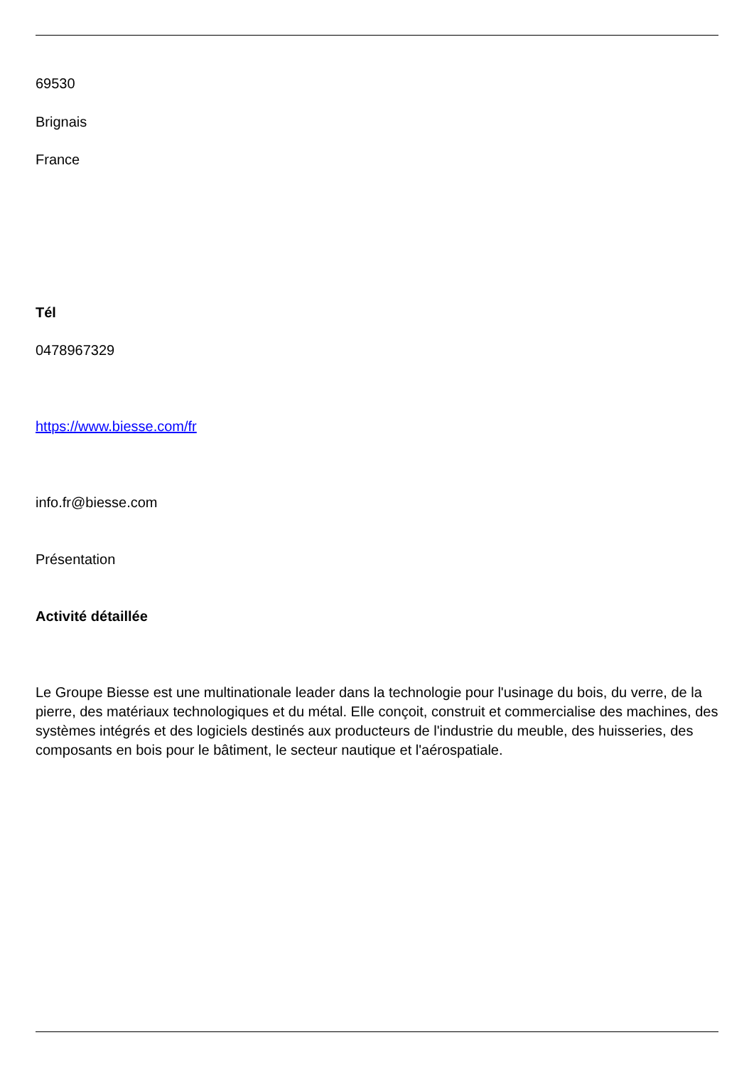69530
Brignais
France
Tél
0478967329
https://www.biesse.com/fr
info.fr@biesse.com
Présentation
Activité détaillée
Le Groupe Biesse est une multinationale leader dans la technologie pour l'usinage du bois, du verre, de la pierre, des matériaux technologiques et du métal. Elle conçoit, construit et commercialise des machines, des systèmes intégrés et des logiciels destinés aux producteurs de l'industrie du meuble, des huisseries, des composants en bois pour le bâtiment, le secteur nautique et l'aérospatiale.